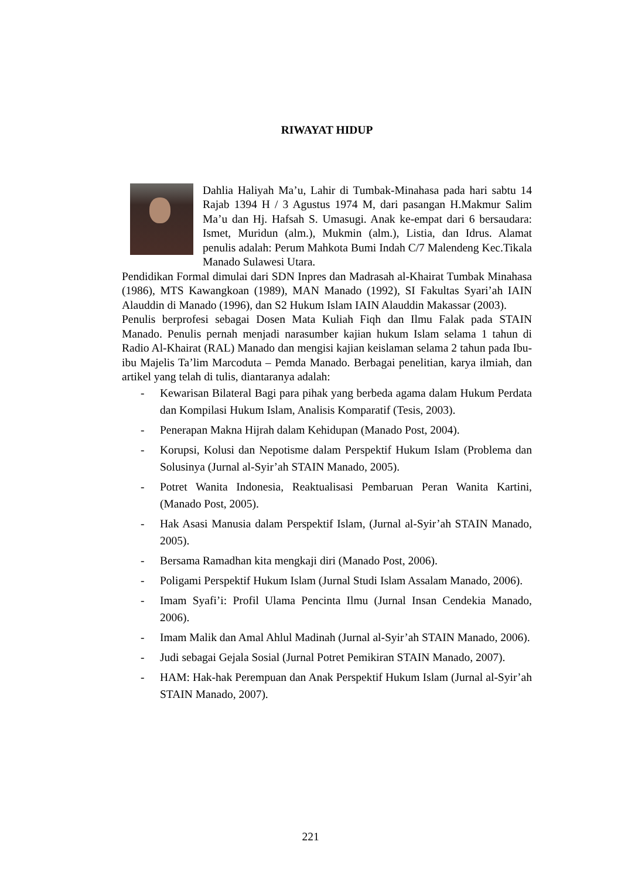RIWAYAT HIDUP
Dahlia Haliyah Ma’u, Lahir di Tumbak-Minahasa pada hari sabtu 14 Rajab 1394 H / 3 Agustus 1974 M, dari pasangan H.Makmur Salim Ma’u dan Hj. Hafsah S. Umasugi. Anak ke-empat dari 6 bersaudara: Ismet, Muridun (alm.), Mukmin (alm.), Listia, dan Idrus. Alamat penulis adalah: Perum Mahkota Bumi Indah C/7 Malendeng Kec.Tikala Manado Sulawesi Utara.
Pendidikan Formal dimulai dari SDN Inpres dan Madrasah al-Khairat Tumbak Minahasa (1986), MTS Kawangkoan (1989), MAN Manado (1992), SI Fakultas Syari’ah IAIN Alauddin di Manado (1996), dan S2 Hukum Islam IAIN Alauddin Makassar (2003).
Penulis berprofesi sebagai Dosen Mata Kuliah Fiqh dan Ilmu Falak pada STAIN Manado. Penulis pernah menjadi narasumber kajian hukum Islam selama 1 tahun di Radio Al-Khairat (RAL) Manado dan mengisi kajian keislaman selama 2 tahun pada Ibu-ibu Majelis Ta’lim Marcoduta – Pemda Manado. Berbagai penelitian, karya ilmiah, dan artikel yang telah di tulis, diantaranya adalah:
- Kewarisan Bilateral Bagi para pihak yang berbeda agama dalam Hukum Perdata dan Kompilasi Hukum Islam, Analisis Komparatif (Tesis, 2003).
- Penerapan Makna Hijrah dalam Kehidupan (Manado Post, 2004).
- Korupsi, Kolusi dan Nepotisme dalam Perspektif Hukum Islam (Problema dan Solusinya (Jurnal al-Syir’ah STAIN Manado, 2005).
- Potret Wanita Indonesia, Reaktualisasi Pembaruan Peran Wanita Kartini, (Manado Post, 2005).
- Hak Asasi Manusia dalam Perspektif Islam, (Jurnal al-Syir’ah STAIN Manado, 2005).
- Bersama Ramadhan kita mengkaji diri (Manado Post, 2006).
- Poligami Perspektif Hukum Islam (Jurnal Studi Islam Assalam Manado, 2006).
- Imam Syafi’i: Profil Ulama Pencinta Ilmu (Jurnal Insan Cendekia Manado, 2006).
- Imam Malik dan Amal Ahlul Madinah (Jurnal al-Syir’ah STAIN Manado, 2006).
- Judi sebagai Gejala Sosial (Jurnal Potret Pemikiran STAIN Manado, 2007).
- HAM: Hak-hak Perempuan dan Anak Perspektif Hukum Islam (Jurnal al-Syir’ah STAIN Manado, 2007).
221